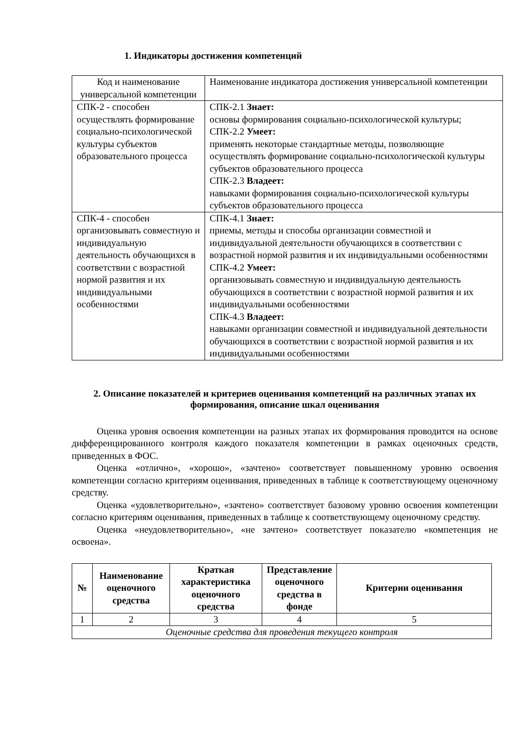1. Индикаторы достижения компетенций
| Код и наименование универсальной компетенции | Наименование индикатора достижения универсальной компетенции |
| СПК-2 - способен осуществлять формирование социально-психологической культуры субъектов образовательного процесса | СПК-2.1 Знает: основы формирования социально-психологической культуры; СПК-2.2 Умеет: применять некоторые стандартные методы, позволяющие осуществлять формирование социально-психологической культуры субъектов образовательного процесса СПК-2.3 Владеет: навыками формирования социально-психологической культуры субъектов образовательного процесса |
| СПК-4 - способен организовывать совместную и индивидуальную деятельность обучающихся в соответствии с возрастной нормой развития и их индивидуальными особенностями | СПК-4.1 Знает: приемы, методы и способы организации совместной и индивидуальной деятельности обучающихся в соответствии с возрастной нормой развития и их индивидуальными особенностями СПК-4.2 Умеет: организовывать совместную и индивидуальную деятельность обучающихся в соответствии с возрастной нормой развития и их индивидуальными особенностями СПК-4.3 Владеет: навыками организации совместной и индивидуальной деятельности обучающихся в соответствии с возрастной нормой развития и их индивидуальными особенностями |
2. Описание показателей и критериев оценивания компетенций на различных этапах их формирования, описание шкал оценивания
Оценка уровня освоения компетенции на разных этапах их формирования проводится на основе дифференцированного контроля каждого показателя компетенции в рамках оценочных средств, приведенных в ФОС.
Оценка «отлично», «хорошо», «зачтено» соответствует повышенному уровню освоения компетенции согласно критериям оценивания, приведенных в таблице к соответствующему оценочному средству.
Оценка «удовлетворительно», «зачтено» соответствует базовому уровню освоения компетенции согласно критериям оценивания, приведенных в таблице к соответствующему оценочному средству.
Оценка «неудовлетворительно», «не зачтено» соответствует показателю «компетенция не освоена».
| № | Наименование оценочного средства | Краткая характеристика оценочного средства | Представление оценочного средства в фонде | Критерии оценивания |
| --- | --- | --- | --- | --- |
| 1 | 2 | 3 | 4 | 5 |
| Оценочные средства для проведения текущего контроля | | | | |